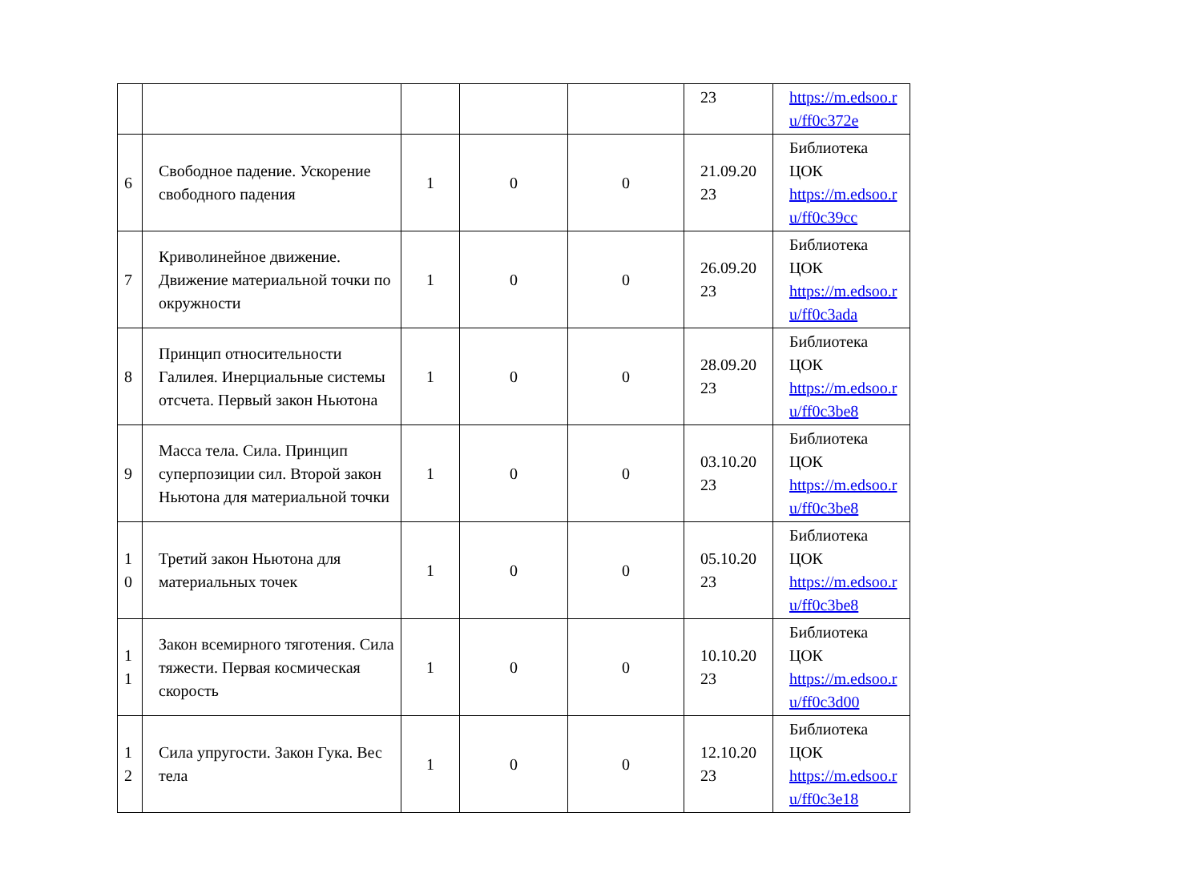| | | | | | 23 | https://m.edsoo.r u/ff0c372e |
| 6 | Свободное падение. Ускорение свободного падения | 1 | 0 | 0 | 21.09.20 23 | Библиотека ЦОК https://m.edsoo.r u/ff0c39cc |
| 7 | Криволинейное движение. Движение материальной точки по окружности | 1 | 0 | 0 | 26.09.20 23 | Библиотека ЦОК https://m.edsoo.r u/ff0c3ada |
| 8 | Принцип относительности Галилея. Инерциальные системы отсчета. Первый закон Ньютона | 1 | 0 | 0 | 28.09.20 23 | Библиотека ЦОК https://m.edsoo.r u/ff0c3be8 |
| 9 | Масса тела. Сила. Принцип суперпозиции сил. Второй закон Ньютона для материальной точки | 1 | 0 | 0 | 03.10.20 23 | Библиотека ЦОК https://m.edsoo.r u/ff0c3be8 |
| 1 0 | Третий закон Ньютона для материальных точек | 1 | 0 | 0 | 05.10.20 23 | Библиотека ЦОК https://m.edsoo.r u/ff0c3be8 |
| 1 1 | Закон всемирного тяготения. Сила тяжести. Первая космическая скорость | 1 | 0 | 0 | 10.10.20 23 | Библиотека ЦОК https://m.edsoo.r u/ff0c3d00 |
| 1 2 | Сила упругости. Закон Гука. Вес тела | 1 | 0 | 0 | 12.10.20 23 | Библиотека ЦОК https://m.edsoo.r u/ff0c3e18 |